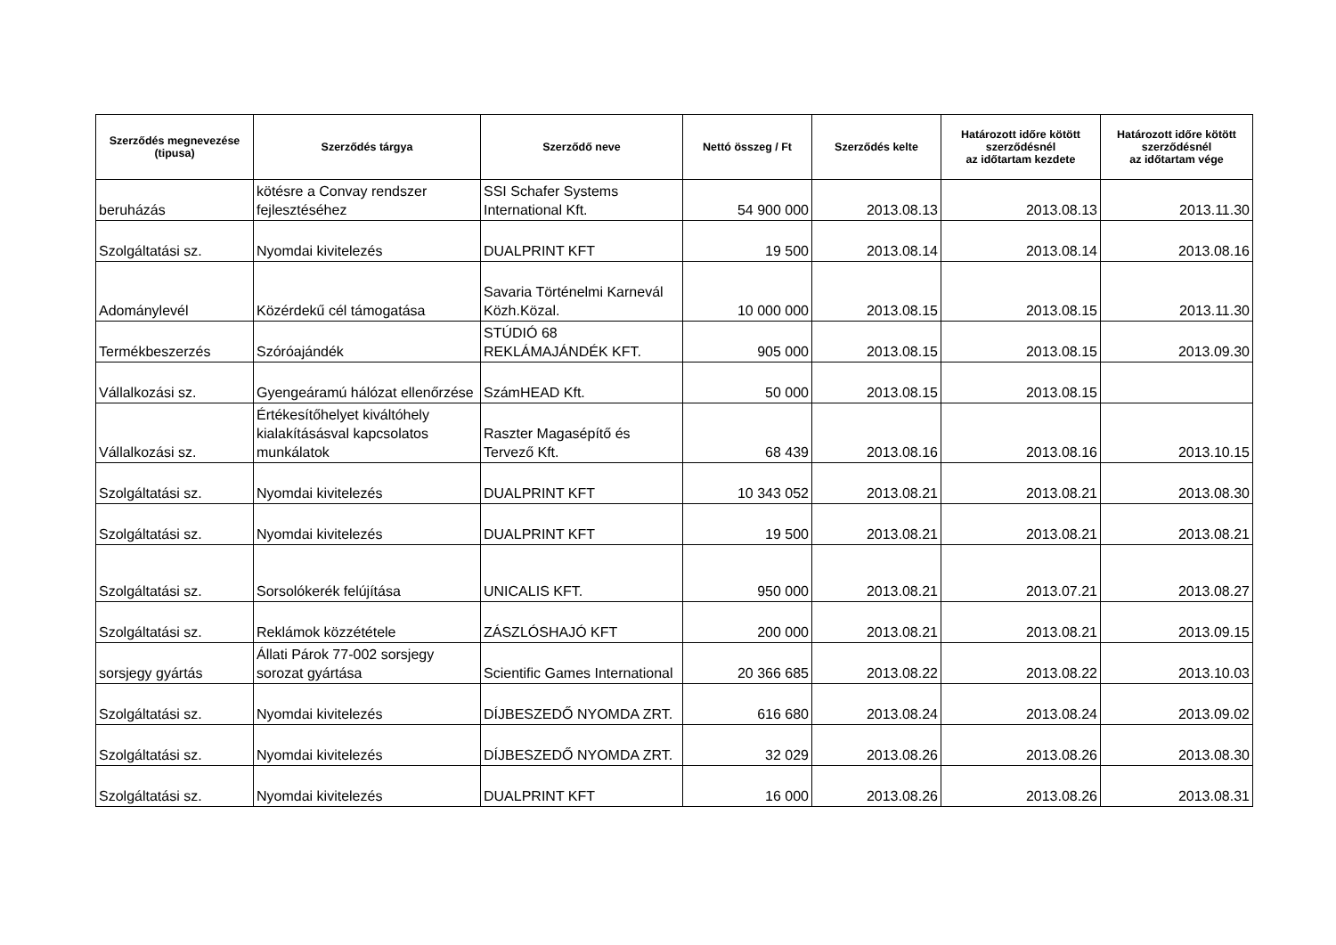| Szerződés megnevezése (tipusa) | Szerződés tárgya | Szerződő neve | Nettó összeg / Ft | Szerződés kelte | Határozott időre kötött szerződésnél az időtartam kezdete | Határozott időre kötött szerződésnél az időtartam vége |
| --- | --- | --- | --- | --- | --- | --- |
| beruházás | kötésre a Convay rendszer fejlesztéséhez | SSI Schafer Systems International Kft. | 54 900 000 | 2013.08.13 | 2013.08.13 | 2013.11.30 |
| Szolgáltatási sz. | Nyomdai kivitelezés | DUALPRINT KFT | 19 500 | 2013.08.14 | 2013.08.14 | 2013.08.16 |
| Adománylevél | Közérdekű cél támogatása | Savaria Történelmi Karnevál Közh.Közal. | 10 000 000 | 2013.08.15 | 2013.08.15 | 2013.11.30 |
| Termékbeszerzés | Szóróajándék | STÚDIÓ 68 REKLÁMAJÁNDÉK KFT. | 905 000 | 2013.08.15 | 2013.08.15 | 2013.09.30 |
| Vállalkozási sz. | Gyengeáramú hálózat ellenőrzése | SzámHEAD Kft. | 50 000 | 2013.08.15 | 2013.08.15 | |
| Vállalkozási sz. | Értékesítőhelyet kiváltóhely kialakításásval kapcsolatos munkálatok | Raszter Magasépítő és Tervező Kft. | 68 439 | 2013.08.16 | 2013.08.16 | 2013.10.15 |
| Szolgáltatási sz. | Nyomdai kivitelezés | DUALPRINT KFT | 10 343 052 | 2013.08.21 | 2013.08.21 | 2013.08.30 |
| Szolgáltatási sz. | Nyomdai kivitelezés | DUALPRINT KFT | 19 500 | 2013.08.21 | 2013.08.21 | 2013.08.21 |
| Szolgáltatási sz. | Sorsolókerék felújítása | UNICALIS KFT. | 950 000 | 2013.08.21 | 2013.07.21 | 2013.08.27 |
| Szolgáltatási sz. | Reklámok közzététele | ZÁSZLÓSHAJÓ KFT | 200 000 | 2013.08.21 | 2013.08.21 | 2013.09.15 |
| sorsjegy gyártás | Állati Párok 77-002 sorsjegy sorozat gyártása | Scientific Games International | 20 366 685 | 2013.08.22 | 2013.08.22 | 2013.10.03 |
| Szolgáltatási sz. | Nyomdai kivitelezés | DÍJBESZEDŐ NYOMDA ZRT. | 616 680 | 2013.08.24 | 2013.08.24 | 2013.09.02 |
| Szolgáltatási sz. | Nyomdai kivitelezés | DÍJBESZEDŐ NYOMDA ZRT. | 32 029 | 2013.08.26 | 2013.08.26 | 2013.08.30 |
| Szolgáltatási sz. | Nyomdai kivitelezés | DUALPRINT KFT | 16 000 | 2013.08.26 | 2013.08.26 | 2013.08.31 |